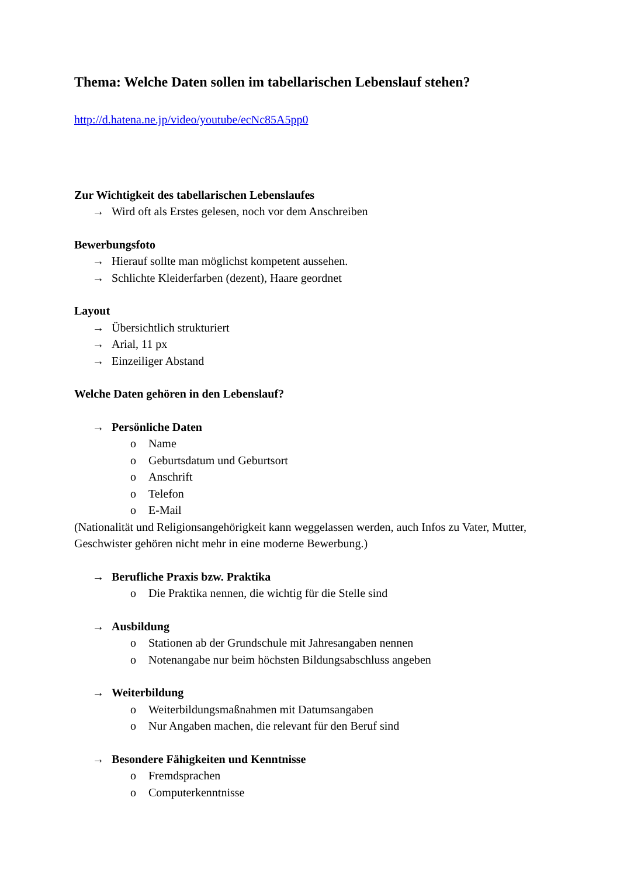Thema: Welche Daten sollen im tabellarischen Lebenslauf stehen?
http://d.hatena.ne.jp/video/youtube/ecNc85A5pp0
Zur Wichtigkeit des tabellarischen Lebenslaufes
→ Wird oft als Erstes gelesen, noch vor dem Anschreiben
Bewerbungsfoto
→ Hierauf sollte man möglichst kompetent aussehen.
→ Schlichte Kleiderfarben (dezent), Haare geordnet
Layout
→ Übersichtlich strukturiert
→ Arial, 11 px
→ Einzeiliger Abstand
Welche Daten gehören in den Lebenslauf?
→ Persönliche Daten
o Name
o Geburtsdatum und Geburtsort
o Anschrift
o Telefon
o E-Mail
(Nationalität und Religionsangehörigkeit kann weggelassen werden, auch Infos zu Vater, Mutter, Geschwister gehören nicht mehr in eine moderne Bewerbung.)
→ Berufliche Praxis bzw. Praktika
o Die Praktika nennen, die wichtig für die Stelle sind
→ Ausbildung
o Stationen ab der Grundschule mit Jahresangaben nennen
o Notenangabe nur beim höchsten Bildungsabschluss angeben
→ Weiterbildung
o Weiterbildungsmaßnahmen mit Datumsangaben
o Nur Angaben machen, die relevant für den Beruf sind
→ Besondere Fähigkeiten und Kenntnisse
o Fremdsprachen
o Computerkenntnisse